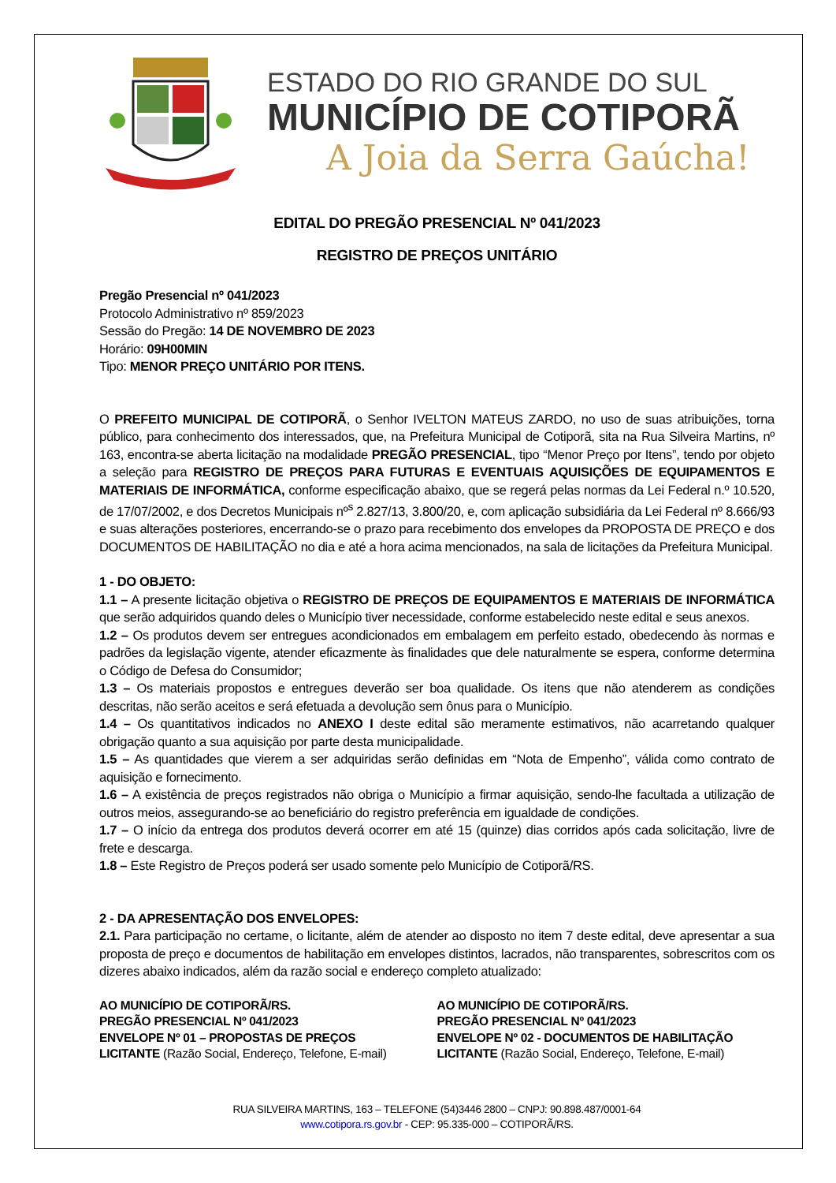ESTADO DO RIO GRANDE DO SUL
MUNICÍPIO DE COTIPORÃ
A Joia da Serra Gaúcha!
EDITAL DO PREGÃO PRESENCIAL Nº 041/2023
REGISTRO DE PREÇOS UNITÁRIO
Pregão Presencial nº 041/2023
Protocolo Administrativo nº 859/2023
Sessão do Pregão: 14 DE NOVEMBRO DE 2023
Horário: 09H00MIN
Tipo: MENOR PREÇO UNITÁRIO POR ITENS.
O PREFEITO MUNICIPAL DE COTIPORÃ, o Senhor IVELTON MATEUS ZARDO, no uso de suas atribuições, torna público, para conhecimento dos interessados, que, na Prefeitura Municipal de Cotiporã, sita na Rua Silveira Martins, nº 163, encontra-se aberta licitação na modalidade PREGÃO PRESENCIAL, tipo “Menor Preço por Itens”, tendo por objeto a seleção para REGISTRO DE PREÇOS PARA FUTURAS E EVENTUAIS AQUISIÇÕES DE EQUIPAMENTOS E MATERIAIS DE INFORMÁTICA, conforme especificação abaixo, que se regerá pelas normas da Lei Federal n.º 10.520, de 17/07/2002, e dos Decretos Municipais nº<sup>s</sup> 2.827/13, 3.800/20, e, com aplicação subsidiária da Lei Federal nº 8.666/93 e suas alterações posteriores, encerrando-se o prazo para recebimento dos envelopes da PROPOSTA DE PREÇO e dos DOCUMENTOS DE HABILITAÇÃO no dia e até a hora acima mencionados, na sala de licitações da Prefeitura Municipal.
1 - DO OBJETO:
1.1 – A presente licitação objetiva o REGISTRO DE PREÇOS DE EQUIPAMENTOS E MATERIAIS DE INFORMÁTICA que serão adquiridos quando deles o Município tiver necessidade, conforme estabelecido neste edital e seus anexos.
1.2 – Os produtos devem ser entregues acondicionados em embalagem em perfeito estado, obedecendo às normas e padrões da legislação vigente, atender eficazmente às finalidades que dele naturalmente se espera, conforme determina o Código de Defesa do Consumidor;
1.3 – Os materiais propostos e entregues deverão ser boa qualidade. Os itens que não atenderem as condições descritas, não serão aceitos e será efetuada a devolução sem ônus para o Município.
1.4 – Os quantitativos indicados no ANEXO I deste edital são meramente estimativos, não acarretando qualquer obrigação quanto a sua aquisição por parte desta municipalidade.
1.5 – As quantidades que vierem a ser adquiridas serão definidas em “Nota de Empenho”, válida como contrato de aquisição e fornecimento.
1.6 – A existência de preços registrados não obriga o Município a firmar aquisição, sendo-lhe facultada a utilização de outros meios, assegurando-se ao beneficiário do registro preferência em igualdade de condições.
1.7 – O início da entrega dos produtos deverá ocorrer em até 15 (quinze) dias corridos após cada solicitação, livre de frete e descarga.
1.8 – Este Registro de Preços poderá ser usado somente pelo Município de Cotiporã/RS.
2 - DA APRESENTAÇÃO DOS ENVELOPES:
2.1. Para participação no certame, o licitante, além de atender ao disposto no item 7 deste edital, deve apresentar a sua proposta de preço e documentos de habilitação em envelopes distintos, lacrados, não transparentes, sobrescritos com os dizeres abaixo indicados, além da razão social e endereço completo atualizado:
AO MUNICÍPIO DE COTIPORÃ/RS.
PREGÃO PRESENCIAL Nº 041/2023
ENVELOPE Nº 01 – PROPOSTAS DE PREÇOS
LICITANTE (Razão Social, Endereço, Telefone, E-mail)
AO MUNICÍPIO DE COTIPORÃ/RS.
PREGÃO PRESENCIAL Nº 041/2023
ENVELOPE Nº 02 - DOCUMENTOS DE HABILITAÇÃO
LICITANTE (Razão Social, Endereço, Telefone, E-mail)
RUA SILVEIRA MARTINS, 163 – TELEFONE (54)3446 2800 – CNPJ: 90.898.487/0001-64
www.cotipora.rs.gov.br - CEP: 95.335-000 – COTIPORÃ/RS.